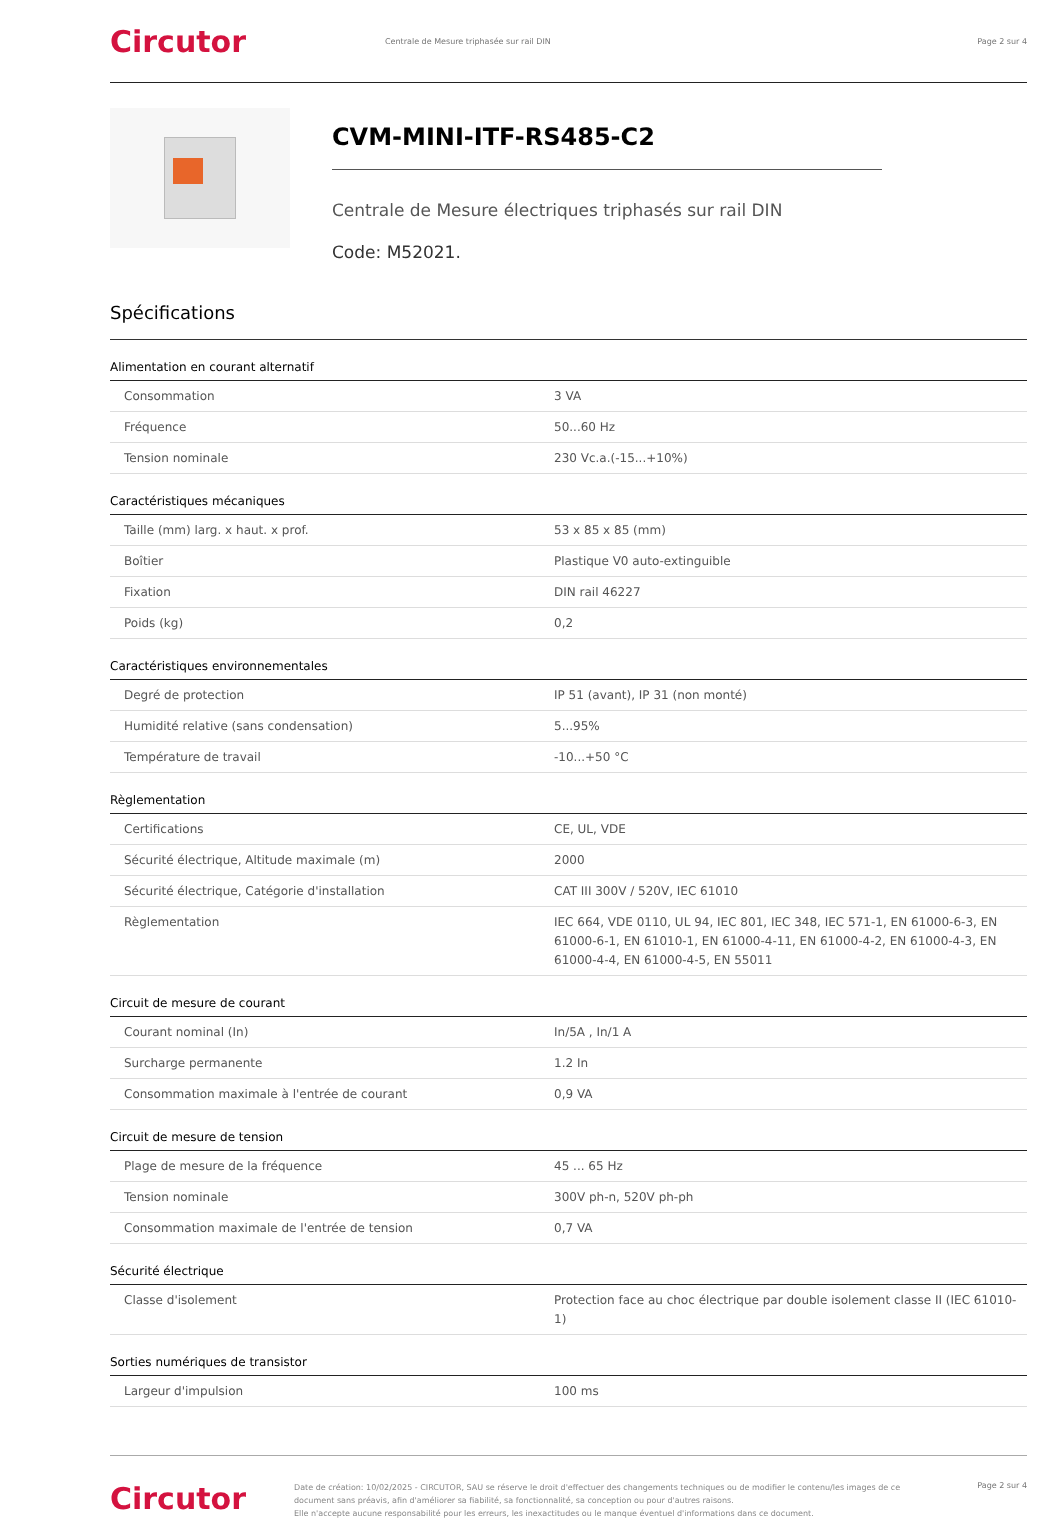Circutor
Centrale de Mesure triphasée sur rail DIN
Page 2 sur 4
CVM-MINI-ITF-RS485-C2
Centrale de Mesure électriques triphasés sur rail DIN
Code: M52021.
Spécifications
Alimentation en courant alternatif
| Consommation | 3 VA |
| Fréquence | 50...60 Hz |
| Tension nominale | 230 Vc.a.(-15...+10%) |
Caractéristiques mécaniques
| Taille (mm) larg. x haut. x prof. | 53 x 85 x 85 (mm) |
| Boîtier | Plastique V0 auto-extinguible |
| Fixation | DIN rail 46227 |
| Poids (kg) | 0,2 |
Caractéristiques environnementales
| Degré de protection | IP 51 (avant), IP 31 (non monté) |
| Humidité relative (sans condensation) | 5...95% |
| Température de travail | -10...+50 °C |
Règlementation
| Certifications | CE, UL, VDE |
| Sécurité électrique, Altitude maximale (m) | 2000 |
| Sécurité électrique, Catégorie d'installation | CAT III 300V / 520V, IEC 61010 |
| Règlementation | IEC 664, VDE 0110, UL 94, IEC 801, IEC 348, IEC 571-1, EN 61000-6-3, EN 61000-6-1, EN 61010-1, EN 61000-4-11, EN 61000-4-2, EN 61000-4-3, EN 61000-4-4, EN 61000-4-5, EN 55011 |
Circuit de mesure de courant
| Courant nominal (In) | In/5A , In/1 A |
| Surcharge permanente | 1.2 In |
| Consommation maximale à l'entrée de courant | 0,9 VA |
Circuit de mesure de tension
| Plage de mesure de la fréquence | 45 ... 65 Hz |
| Tension nominale | 300V ph-n, 520V ph-ph |
| Consommation maximale de l'entrée de tension | 0,7 VA |
Sécurité électrique
| Classe d'isolement | Protection face au choc électrique par double isolement classe II (IEC 61010-1) |
Sorties numériques de transistor
| Largeur d'impulsion | 100 ms |
Circutor
Date de création: 10/02/2025 - CIRCUTOR, SAU se réserve le droit d'effectuer des changements techniques ou de modifier le contenu/les images de ce document sans préavis, afin d'améliorer sa fiabilité, sa fonctionnalité, sa conception ou pour d'autres raisons.
Elle n'accepte aucune responsabilité pour les erreurs, les inexactitudes ou le manque éventuel d'informations dans ce document.
Page 2 sur 4